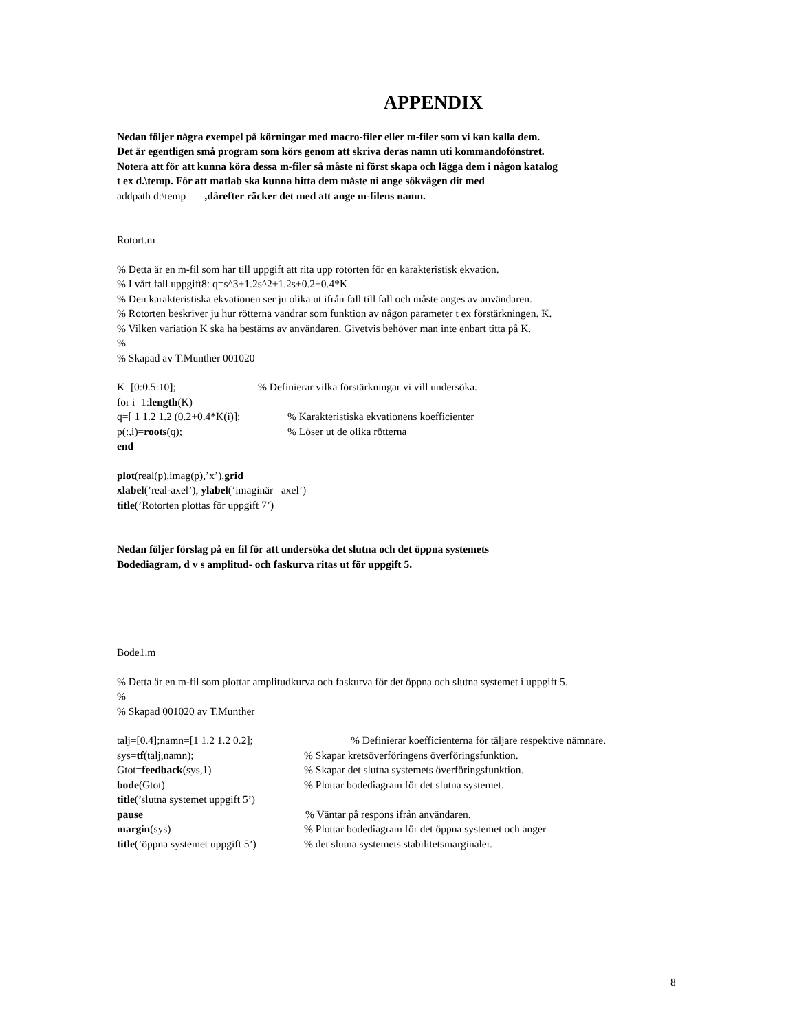APPENDIX
Nedan följer några exempel på körningar med macro-filer eller m-filer som vi kan kalla dem.
Det är egentligen små program som körs genom att skriva deras namn uti kommandofönstret.
Notera att för att kunna köra dessa m-filer så måste ni först skapa och lägga dem i någon katalog
t ex d.\temp. För att matlab ska kunna hitta dem måste ni ange sökvägen dit med
addpath d:\temp ,därefter räcker det med att ange m-filens namn.
Rotort.m
% Detta är en m-fil som har till uppgift att rita upp rotorten för en karakteristisk ekvation.
% I vårt fall uppgift8: q=s^3+1.2s^2+1.2s+0.2+0.4*K
% Den karakteristiska ekvationen ser ju olika ut ifrån fall till fall och måste anges av användaren.
% Rotorten beskriver ju hur rötterna vandrar som funktion av någon parameter t ex förstärkningen. K.
% Vilken variation K ska ha bestäms av användaren. Givetvis behöver man inte enbart titta på K.
%
% Skapad av T.Munther 001020
K=[0:0.5:10];% Definierar vilka förstärkningar vi vill undersöka.
for i=1:length(K)
q=[ 1 1.2 1.2 (0.2+0.4*K(i)];% Karakteristiska ekvationens koefficienter
p(:,i)=roots(q);% Löser ut de olika rötterna
end
plot(real(p),imag(p),’x’),grid
xlabel(’real-axel’), ylabel(’imaginär –axel’)
title(’Rotorten plottas för uppgift 7’)
Nedan följer förslag på en fil för att undersöka det slutna och det öppna systemets
Bodediagram, d v s amplitud- och faskurva ritas ut för uppgift 5.
Bode1.m
% Detta är en m-fil som plottar amplitudkurva och faskurva för det öppna och slutna systemet i uppgift 5.
%
% Skapad 001020 av T.Munther
talj=[0.4];namn=[1 1.2 1.2 0.2];% Definierar koefficienterna för täljare respektive nämnare.
sys=tf(talj,namn);% Skapar kretsöverföringens överföringsfunktion.
Gtot=feedback(sys,1)% Skapar det slutna systemets överföringsfunktion.
bode(Gtot)% Plottar bodediagram för det slutna systemet.
title(’slutna systemet uppgift 5’)
pause% Väntar på respons ifrån användaren.
margin(sys)% Plottar bodediagram för det öppna systemet och anger
title(’öppna systemet uppgift 5’)% det slutna systemets stabilitetsmarginaler.
8